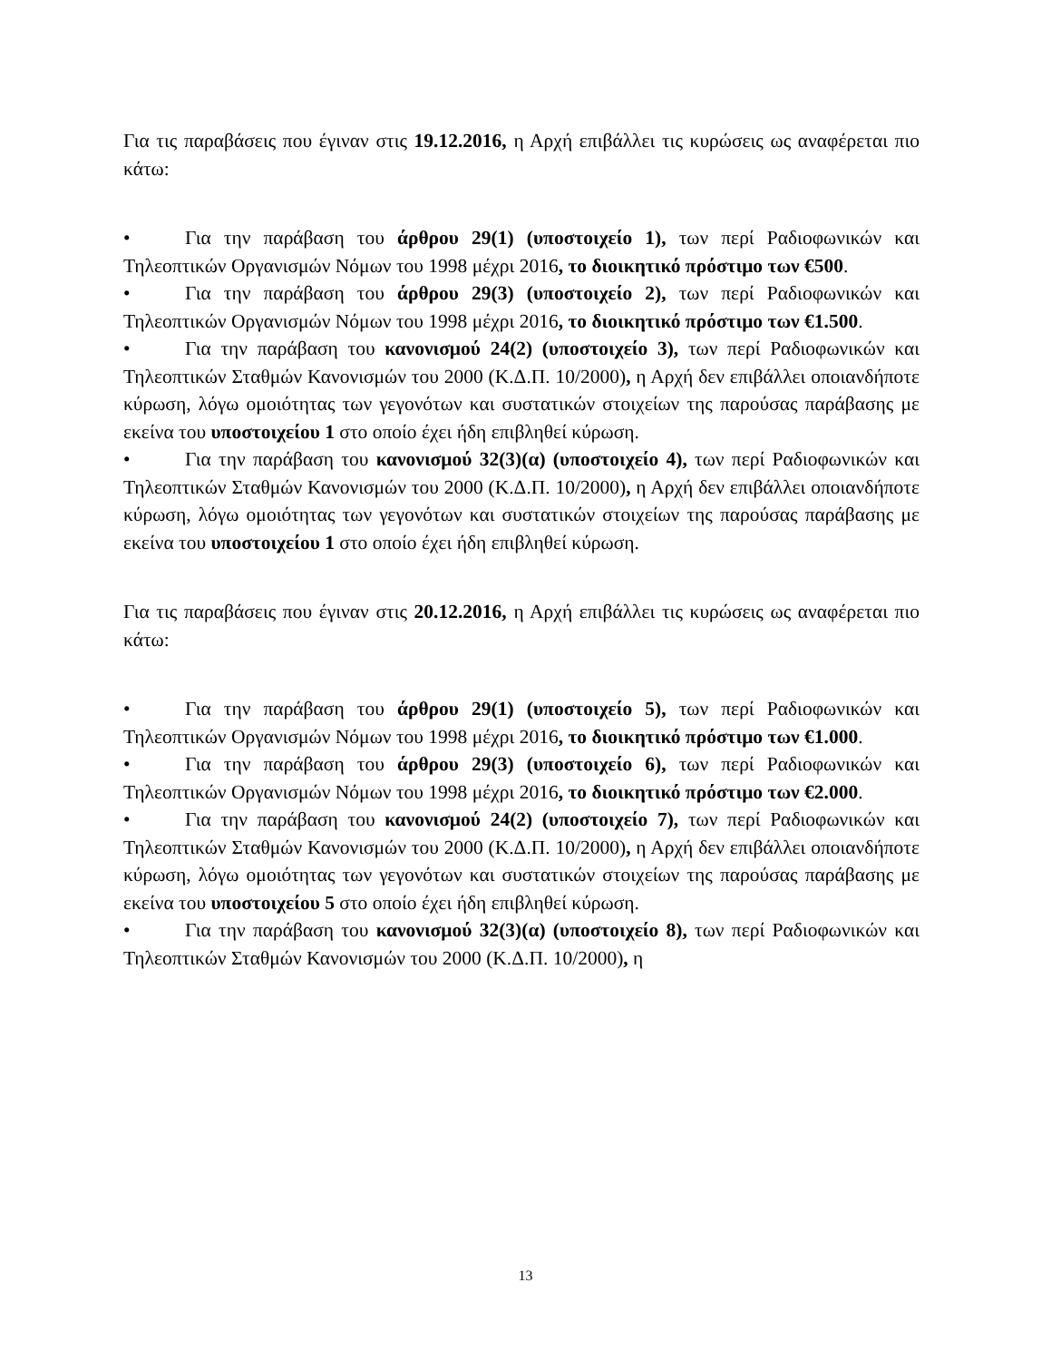Για τις παραβάσεις που έγιναν στις 19.12.2016, η Αρχή επιβάλλει τις κυρώσεις ως αναφέρεται πιο κάτω:
• Για την παράβαση του άρθρου 29(1) (υποστοιχείο 1), των περί Ραδιοφωνικών και Τηλεοπτικών Οργανισμών Νόμων του 1998 μέχρι 2016, το διοικητικό πρόστιμο των €500.
• Για την παράβαση του άρθρου 29(3) (υποστοιχείο 2), των περί Ραδιοφωνικών και Τηλεοπτικών Οργανισμών Νόμων του 1998 μέχρι 2016, το διοικητικό πρόστιμο των €1.500.
• Για την παράβαση του κανονισμού 24(2) (υποστοιχείο 3), των περί Ραδιοφωνικών και Τηλεοπτικών Σταθμών Κανονισμών του 2000 (Κ.Δ.Π. 10/2000), η Αρχή δεν επιβάλλει οποιανδήποτε κύρωση, λόγω ομοιότητας των γεγονότων και συστατικών στοιχείων της παρούσας παράβασης με εκείνα του υποστοιχείου 1 στο οποίο έχει ήδη επιβληθεί κύρωση.
• Για την παράβαση του κανονισμού 32(3)(α) (υποστοιχείο 4), των περί Ραδιοφωνικών και Τηλεοπτικών Σταθμών Κανονισμών του 2000 (Κ.Δ.Π. 10/2000), η Αρχή δεν επιβάλλει οποιανδήποτε κύρωση, λόγω ομοιότητας των γεγονότων και συστατικών στοιχείων της παρούσας παράβασης με εκείνα του υποστοιχείου 1 στο οποίο έχει ήδη επιβληθεί κύρωση.
Για τις παραβάσεις που έγιναν στις 20.12.2016, η Αρχή επιβάλλει τις κυρώσεις ως αναφέρεται πιο κάτω:
• Για την παράβαση του άρθρου 29(1) (υποστοιχείο 5), των περί Ραδιοφωνικών και Τηλεοπτικών Οργανισμών Νόμων του 1998 μέχρι 2016, το διοικητικό πρόστιμο των €1.000.
• Για την παράβαση του άρθρου 29(3) (υποστοιχείο 6), των περί Ραδιοφωνικών και Τηλεοπτικών Οργανισμών Νόμων του 1998 μέχρι 2016, το διοικητικό πρόστιμο των €2.000.
• Για την παράβαση του κανονισμού 24(2) (υποστοιχείο 7), των περί Ραδιοφωνικών και Τηλεοπτικών Σταθμών Κανονισμών του 2000 (Κ.Δ.Π. 10/2000), η Αρχή δεν επιβάλλει οποιανδήποτε κύρωση, λόγω ομοιότητας των γεγονότων και συστατικών στοιχείων της παρούσας παράβασης με εκείνα του υποστοιχείου 5 στο οποίο έχει ήδη επιβληθεί κύρωση.
• Για την παράβαση του κανονισμού 32(3)(α) (υποστοιχείο 8), των περί Ραδιοφωνικών και Τηλεοπτικών Σταθμών Κανονισμών του 2000 (Κ.Δ.Π. 10/2000), η
13